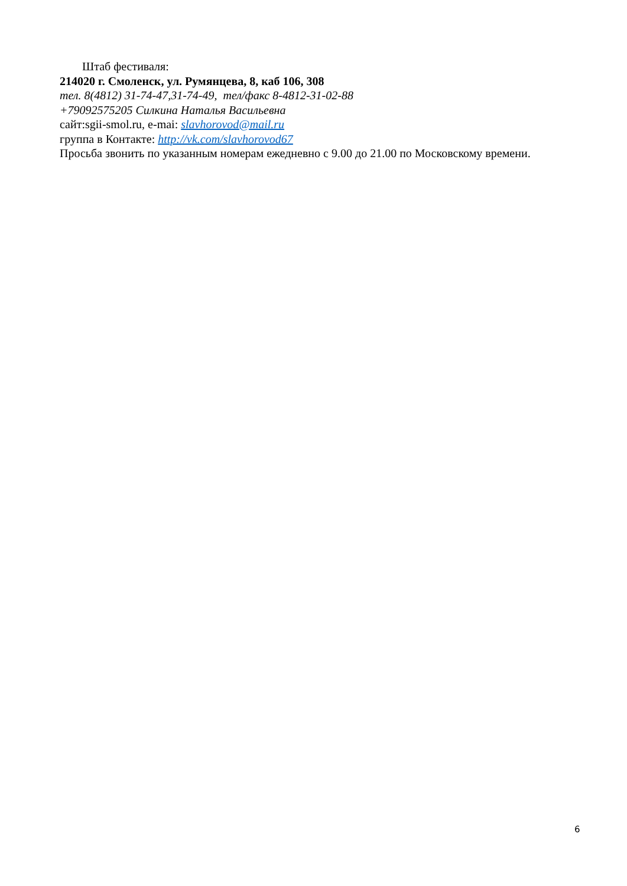Штаб фестиваля:
214020 г. Смоленск, ул. Румянцева, 8, каб 106, 308
тел. 8(4812) 31-74-47,31-74-49, тел/факс 8-4812-31-02-88
+79092575205 Силкина Наталья Васильевна
сайт:sgii-smol.ru, e-mai: slavhorovod@mail.ru
группа в Контакте: http://vk.com/slavhorovod67
Просьба звонить по указанным номерам ежедневно с 9.00 до 21.00 по Московскому времени.
6